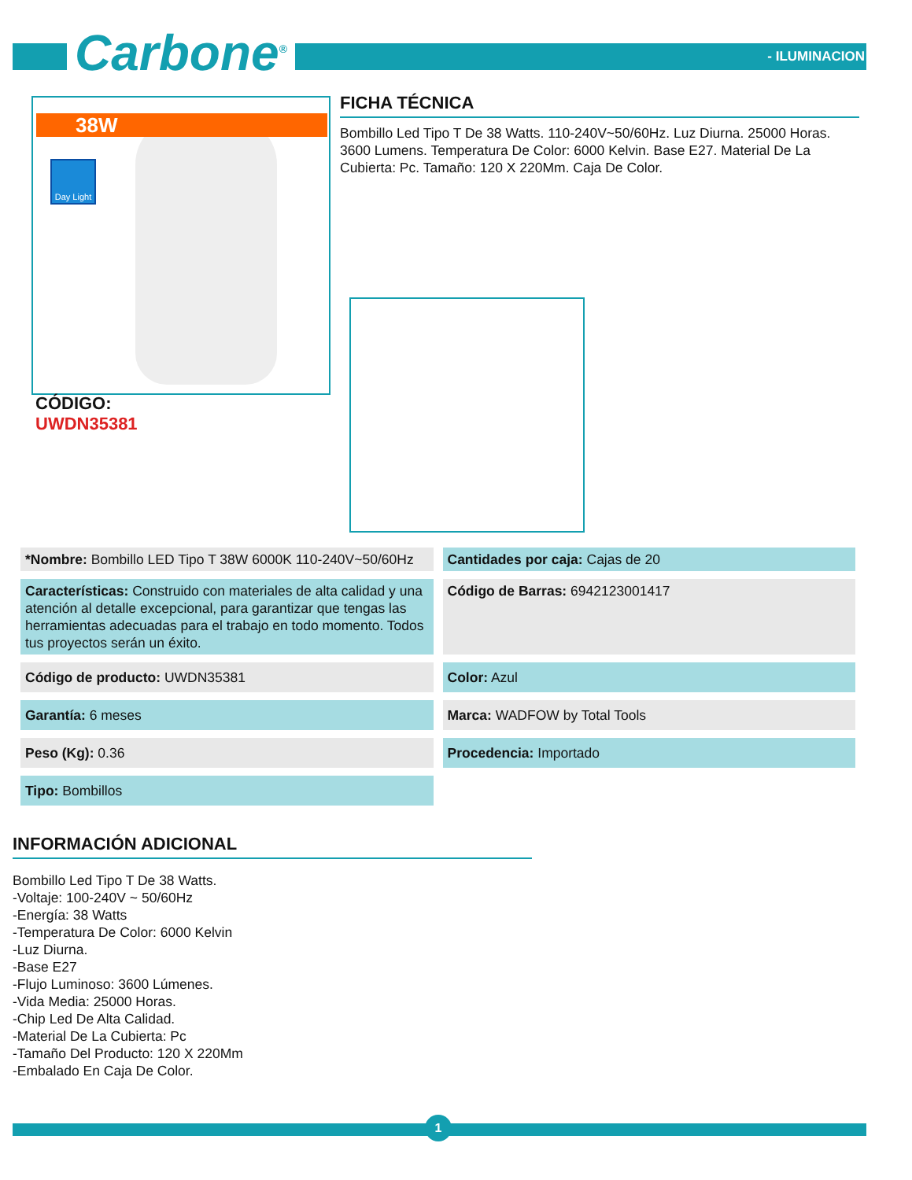Carbone<sup>®</sup> - ILUMINACION
38W
Day Light
CÓDIGO:
UWDN35381
FICHA TÉCNICA
Bombillo Led Tipo T De 38 Watts. 110-240V~50/60Hz. Luz Diurna. 25000 Horas. 3600 Lumens. Temperatura De Color: 6000 Kelvin. Base E27. Material De La Cubierta: Pc. Tamaño: 120 X 220Mm. Caja De Color.
| *Nombre: Bombillo LED Tipo T 38W 6000K 110-240V~50/60Hz | Cantidades por caja: Cajas de 20 |
| Características: Construido con materiales de alta calidad y una atención al detalle excepcional, para garantizar que tengas las herramientas adecuadas para el trabajo en todo momento. Todos tus proyectos serán un éxito. | Código de Barras: 6942123001417 |
| Código de producto: UWDN35381 | Color: Azul |
| Garantía: 6 meses | Marca: WADFOW by Total Tools |
| Peso (Kg): 0.36 | Procedencia: Importado |
| Tipo: Bombillos | |
INFORMACIÓN ADICIONAL
Bombillo Led Tipo T De 38 Watts.
-Voltaje: 100-240V ~ 50/60Hz
-Energía: 38 Watts
-Temperatura De Color: 6000 Kelvin
-Luz Diurna.
-Base E27
-Flujo Luminoso: 3600 Lúmenes.
-Vida Media: 25000 Horas.
-Chip Led De Alta Calidad.
-Material De La Cubierta: Pc
-Tamaño Del Producto: 120 X 220Mm
-Embalado En Caja De Color.
1